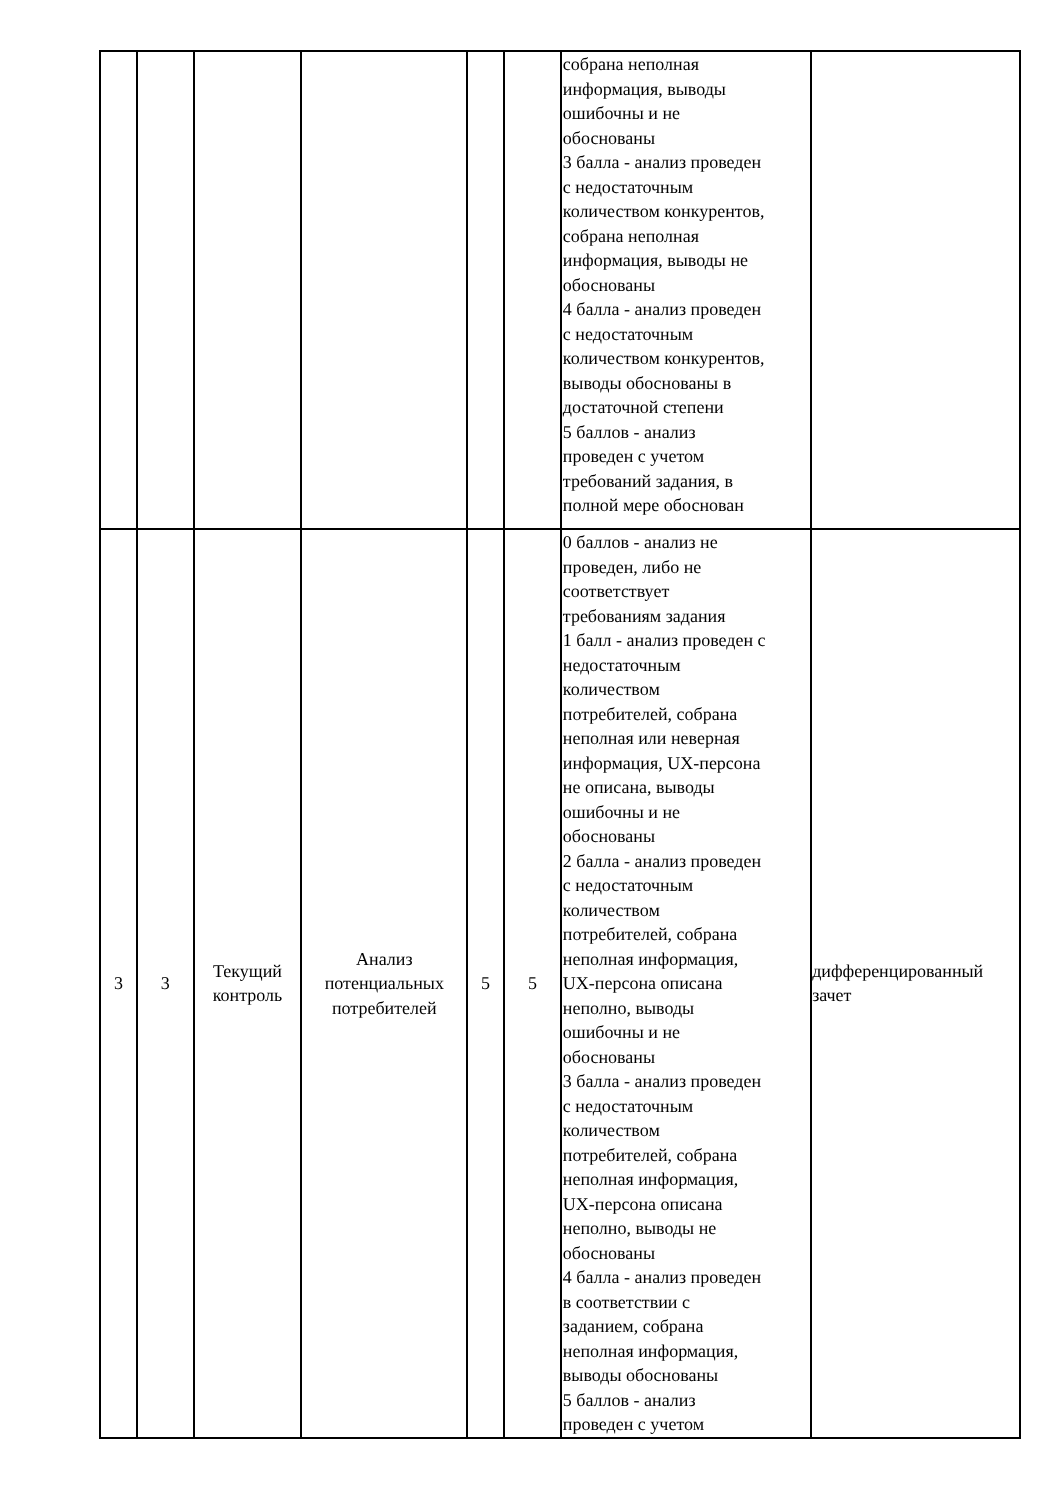| | | | | | | собрана неполная информация, выводы ошибочны и не обоснованы 3 балла - анализ проведен с недостаточным количеством конкурентов, собрана неполная информация, выводы не обоснованы 4 балла - анализ проведен с недостаточным количеством конкурентов, выводы обоснованы в достаточной степени 5 баллов - анализ проведен с учетом требований задания, в полной мере обоснован | |
| 3 | 3 | Текущий контроль | Анализ потенциальных потребителей | 5 | 5 | 0 баллов - анализ не проведен, либо не соответствует требованиям задания 1 балл - анализ проведен с недостаточным количеством потребителей, собрана неполная или неверная информация, UX-персона не описана, выводы ошибочны и не обоснованы 2 балла - анализ проведен с недостаточным количеством потребителей, собрана неполная информация, UX-персона описана неполно, выводы ошибочны и не обоснованы 3 балла - анализ проведен с недостаточным количеством потребителей, собрана неполная информация, UX-персона описана неполно, выводы не обоснованы 4 балла - анализ проведен в соответствии с заданием, собрана неполная информация, выводы обоснованы 5 баллов - анализ проведен с учетом | дифференцированный зачет |